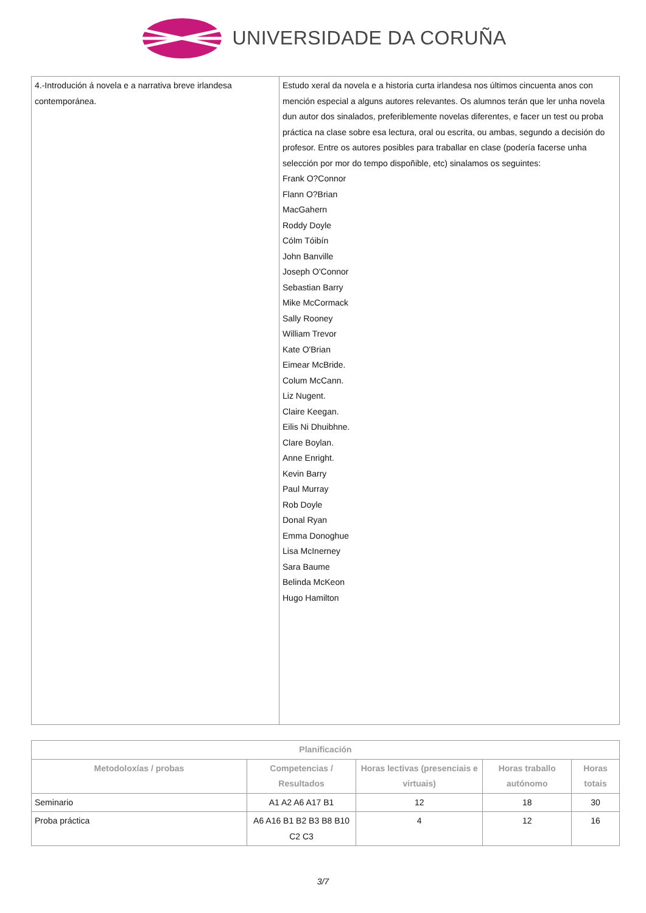UNIVERSIDADE DA CORUÑA
| 4.-Introdución á novela e a narrativa breve irlandesa contemporánea. | Estudo xeral da novela e a historia curta irlandesa nos últimos cincuenta anos con mención especial a alguns autores relevantes. Os alumnos terán que ler unha novela dun autor dos sinalados, preferiblemente novelas diferentes, e facer un test ou proba práctica na clase sobre esa lectura, oral ou escrita, ou ambas, segundo a decisión do profesor. Entre os autores posibles para traballar en clase (podería facerse unha selección por mor do tempo dispoñible, etc) sinalamos os seguintes: Frank O?Connor Flann O?Brian MacGahern Roddy Doyle Cólm Tóibín John Banville Joseph O'Connor Sebastian Barry Mike McCormack Sally Rooney William Trevor Kate O'Brian Eimear McBride. Colum McCann. Liz Nugent. Claire Keegan. Eilis Ni Dhuibhne. Clare Boylan. Anne Enright. Kevin Barry Paul Murray Rob Doyle Donal Ryan Emma Donoghue Lisa McInerney Sara Baume Belinda McKeon Hugo Hamilton |
| Planificación | | | | |
| --- | --- | --- | --- | --- |
| Metodoloxías / probas | Competencias / Resultados | Horas lectivas (presenciais e virtuais) | Horas traballo autónomo | Horas totais |
| Seminario | A1 A2 A6 A17 B1 | 12 | 18 | 30 |
| Proba práctica | A6 A16 B1 B2 B3 B8 B10 C2 C3 | 4 | 12 | 16 |
3/7